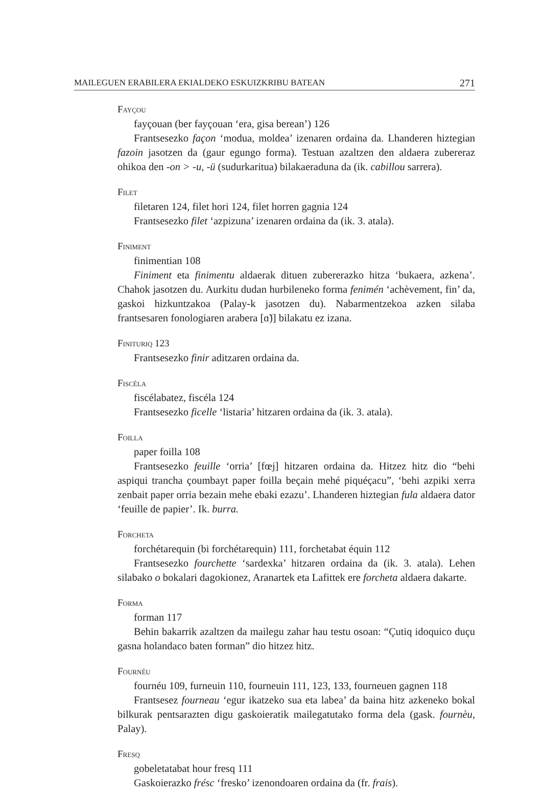MAILEGUEN ERABILERA EKIALDEKO ESKUIZKRIBU BATEAN 271
Fayçou
fayçouan (ber fayçouan ‘era, gisa berean’) 126
Frantsesezko façon ‘modua, moldea’ izenaren ordaina da. Lhanderen hiztegian fazoin jasotzen da (gaur egungo forma). Testuan azaltzen den aldaera zubereraz ohikoa den -on > -u, -ü (sudurkaritua) bilakaeraduna da (ik. cabillou sarrera).
Filet
filetaren 124, filet hori 124, filet horren gagnia 124
Frantsesezko filet ‘azpizuna’ izenaren ordaina da (ik. 3. atala).
Finiment
finimentian 108
Finiment eta finimentu aldaerak dituen zubererazko hitza ‘bukaera, azkena’. Chahok jasotzen du. Aurkitu dudan hurbileneko forma fenimén ‘achèvement, fin’ da, gaskoi hizkuntzakoa (Palay-k jasotzen du). Nabarmentzekoa azken silaba frantsesaren fonologiaren arabera [ɑ̃)] bilakatu ez izana.
Finituriq 123
Frantsesezko finir aditzaren ordaina da.
Fiscéla
fiscélabatez, fiscéla 124
Frantsesezko ficelle ‘listaria’ hitzaren ordaina da (ik. 3. atala).
Foilla
paper foilla 108
Frantsesezko feuille ‘orria’ [fœj] hitzaren ordaina da. Hitzez hitz dio “behi aspiqui trancha çoumbayt paper foilla beçain mehé piquéçacu”, ‘behi azpiki xerra zenbait paper orria bezain mehe ebaki ezazu’. Lhanderen hiztegian fula aldaera dator ‘feuille de papier’. Ik. burra.
Forcheta
forchétarequin (bi forchétarequin) 111, forchetabat équin 112
Frantsesezko fourchette ‘sardexka’ hitzaren ordaina da (ik. 3. atala). Lehen silabako o bokalari dagokionez, Aranartek eta Lafittek ere forcheta aldaera dakarte.
Forma
forman 117
Behin bakarrik azaltzen da mailegu zahar hau testu osoan: “Çutiq idoquico duçu gasna holandaco baten forman” dio hitzez hitz.
Fournéu
fournéu 109, furneuin 110, fourneuin 111, 123, 133, fourneuen gagnen 118
Frantsesez fourneau ‘egur ikatzeko sua eta labea’ da baina hitz azkeneko bokal bilkurak pentsarazten digu gaskoieratik mailegatutako forma dela (gask. fournèu, Palay).
Fresq
gobeletatabat hour fresq 111
Gaskoierazko frésc ‘fresko’ izenondoaren ordaina da (fr. frais).